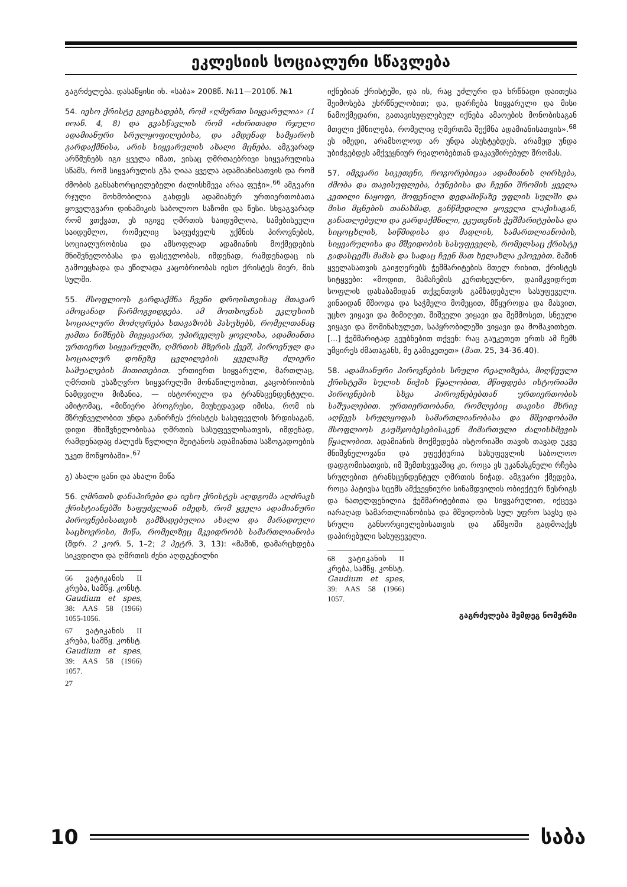ეკლესიის სოციალური სწავლება
გაგრძელება. დასაწყისი იხ. «საბა» 2008წ. №11—2010წ. №1
54. იესო ქრისტე გვიცხადებს, რომ «ღმერთი სიყვარულია» (1 იოან. 4, 8) და გვასწავლის რომ «ძირითადი რჯული ადამიანური სრულყოფილებისა, და ამდენად სამყაროს გარდაქმნისა, არის სიყვარულის ახალი მცნება. ამგვარად არწმუნებს იგი ყველა იმათ, ვისაც ღმრთაებრივი სიყვარულისა სწამს, რომ სიყვარულის გზა ღიაა ყველა ადამიანისათვის და რომ ძმობის განსახორციელებელი ძალისხმევა არაა ფუჭი».<sup>66</sup> ამგვარი რჯული მოხმობილია გახდეს ადამიანურ ურთიერთობათა ყოველგვარი დინამიკის საბოლოო საზომი და წესი. სხვაგვარად რომ ვთქვათ, ეს იგივე ღმრთის საიდუმლოა, სამებისეული საიდუმლო, რომელიც საფუძველს უქმნის პიროვნების, სოციალურობისა და ამსოფლად ადამიანის მოქმედების მნიშვნელობასა და ფასეულობას, იმდენად, რამდენადაც ის გამოეცხადა და ეწილადა კაცობრიობას იესო ქრისტეს მიერ, მის სულში.
55. მსოფლიოს გარდაქმნა ჩვენი დროისთვისაც მთავარ ამოცანად წარმოგვიდგება. ამ მოთხოვნას ეკლესიის სოციალური მოძღვრება სთავაზობს პასუხებს, რომელთანაც ჟამთა ნიშნებს მივყავართ, უპირველეს ყოვლისა, ადამიანთა ურთიერთ სიყვარულში, ღმრთის მზერის ქვეშ, პიროვნულ და სოციალურ დონეზე ცვლილების ყველაზე ძლიერი საშუალების მითითებით. ურთიერთ სიყვარული, მართლაც, ღმრთის უსაზღვრო სიყვარულში მონაწილეობით, კაცობრიობის ნამდვილი მიზანია, — ისტორიული და ტრანსცენდენტული. ამიტომაც, «მიწიერი პროგრესი, მიუხედავად იმისა, რომ ის მზრუნველობით უნდა განირჩეს ქრისტეს სასუფევლის ზრდისაგან, დიდი მნიშვნელობისაა ღმრთის სასუფევლისათვის, იმდენად, რამდენადაც ძალუძს წვლილი შეიტანოს ადამიანთა საზოგადოების უკეთ მოწყობაში».<sup>67</sup>
გ) ახალი ცანი და ახალი მიწა
56. ღმრთის დანაპირები და იესო ქრისტეს აღდგომა აღძრავს ქრისტიანებში საფუძვლიან იმედს, რომ ყველა ადამიანური პიროვნებისათვის გამზადებულია ახალი და მარადიული საცხოვრისი, მიწა, რომელზეც მკვიდრობს სამართლიანობა (შდრ. 2 კორ. 5, 1–2; 2 პეტრ. 3, 13): «მაშინ, დამარცხდება სიკვდილი და ღმრთის ძენი აღდგენილნი
66 ვატიკანის II კრება, სამწყ. კონსტ. Gaudium et spes, 38: AAS 58 (1966) 1055-1056.
67 ვატიკანის II კრება, სამწყ. კონსტ. Gaudium et spes, 39: AAS 58 (1966) 1057.
27
იქნებიან ქრისტეში, და ის, რაც უძლური და ხრწნადი დაითესა შეიმოსება უხრწნელობით; და, დარჩება სიყვარული და მისი ნამოქმედარი, გათავისუფლებულ იქნება ამაოების მონობისაგან მთელი ქმნილება, რომელიც ღმერთმა შექმნა ადამიანისათვის».<sup>68</sup> ეს იმედი, არამხოლოდ არ უნდა ასუსტებდეს, არამედ უნდა უბიძგებდეს ამქვეყნიურ რეალობებთან დაკავშირებულ შრომას.
57. იმგვარი სიკეთენი, როგორებიცაა ადამიანის ღირსება, ძმობა და თავისუფლება, ბუნებისა და ჩვენი შრომის ყველა კეთილი ნაყოფი, მოფენილი დედამიწაზე უფლის სულში და მისი მცნების თანახმად, განწმედილი ყოველი ლაქისაგან, განათლებული და გარდაქმნილი, ეკუთვნის ჭეშმარიტებისა და სიცოცხლის, სიწმიდისა და მადლის, სამართლიანობის, სიყვარულისა და მშვიდობის სასუფეველს, რომელსაც ქრისტე გადასცემს მამას და სადაც ჩვენ მათ ხელახლა ვპოვებთ. მაშინ ყველასათვის გაიჟღერებს ჭეშმარიტების მთელ რიხით, ქრისტეს სიტყვები: «მოდით, მამაჩემის კურთხეულნო, დაიმკვიდრეთ სოფლის დასაბამიდან თქვენთვის გამზადებული სასუფეველი. ვინაიდან მშიოდა და საჭმელი მომეცით, მწყუროდა და მასვით, უცხო ვიყავი და მიმიღეთ, შიშველი ვიყავი და შემმოსეთ, სნეული ვიყავი და მომინახულეთ, საპყრობილეში ვიყავი და მომაკითხეთ. [...] ჭეშმარიტად გეუბნებით თქვენ: რაც გაუკეთეთ ერთს ამ ჩემს უმცირეს ძმათაგანს, მე გამიკეთეთ» (მათ. 25, 34-36.40).
58. ადამიანური პიროვნების სრული რეალიზება, მიღწეული ქრისტეში სულის ნიჭის წყალობით, მწიფდება ისტორიაში პიროვნების სხვა პიროვნებებთან ურთიერთობის საშუალებით. ურთიერთობანი, რომლებიც თავისი მხრივ აღწევს სრულყოფას სამართლიანობასა და მშვიდობაში მსოფლიოს გაუმჯობესებისაკენ მიმართული ძალისხმევის წყალობით. ადამიანის მოქმედება ისტორიაში თავის თავად უკვე მნიშვნელოვანი და ეფექტურია სასუფევლის საბოლოო დადგომისათვის, იმ შემთხვევაშიც კი, როცა ეს უკანასკნელი რჩება სრულებით ტრანსცენდენტულ ღმრთის ნიჭად. ამგვარი ქმედება, როცა პატივსა სცემს ამქვეყნიური სინამდვილის ობიექტურ წესრიგს და ნათელფენილია ჭეშმარიტებითა და სიყვარულით, იქცევა იარაღად სამართლიანობისა და მშვიდობის სულ უფრო სავსე და სრული განხორციელებისათვის და აწმყოში გადმოაქვს დაპირებული სასუფეველი.
68 ვატიკანის II კრება, სამწყ. კონსტ. Gaudium et spes, 39: AAS 58 (1966) 1057.
გაგრძელება შემდეგ ნომერში
10 საბა